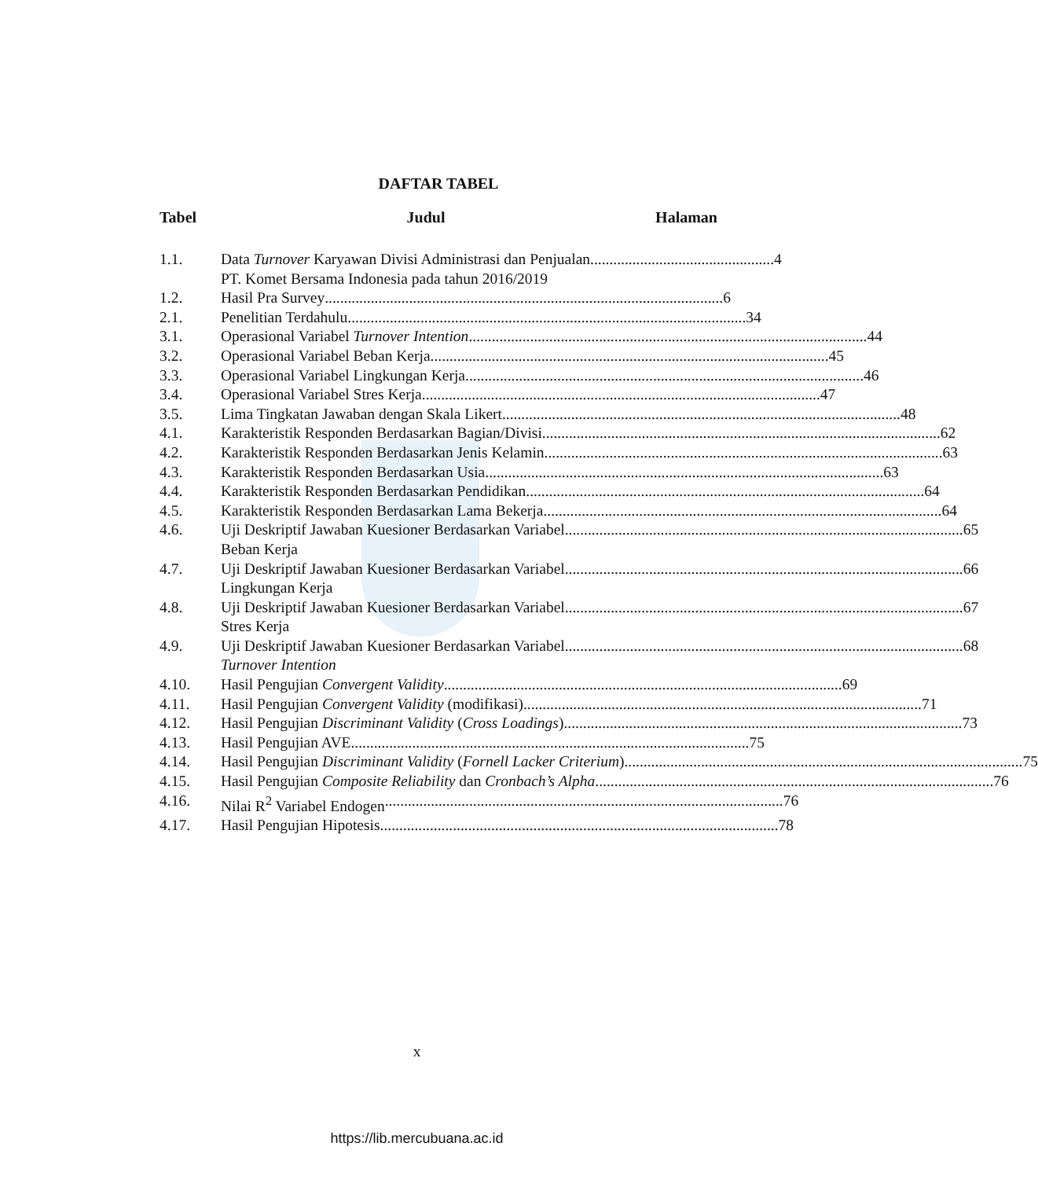DAFTAR TABEL
Tabel Judul Halaman
1.1. Data Turnover Karyawan Divisi Administrasi dan Penjualan ................................................ 4
PT. Komet Bersama Indonesia pada tahun 2016/2019
1.2. Hasil Pra Survey........................................................................................................ 6
2.1. Penelitian Terdahulu........................................................................................................ 34
3.1. Operasional Variabel Turnover Intention........................................................................................................ 44
3.2. Operasional Variabel Beban Kerja........................................................................................................ 45
3.3. Operasional Variabel Lingkungan Kerja........................................................................................................ 46
3.4. Operasional Variabel Stres Kerja ........................................................................................................ 47
3.5. Lima Tingkatan Jawaban dengan Skala Likert ........................................................................................................ 48
4.1. Karakteristik Responden Berdasarkan Bagian/Divisi ........................................................................................................ 62
4.2. Karakteristik Responden Berdasarkan Jenis Kelamin........................................................................................................ 63
4.3. Karakteristik Responden Berdasarkan Usia ........................................................................................................ 63
4.4. Karakteristik Responden Berdasarkan Pendidikan ........................................................................................................ 64
4.5. Karakteristik Responden Berdasarkan Lama Bekerja........................................................................................................ 64
4.6. Uji Deskriptif Jawaban Kuesioner Berdasarkan Variabel........................................................................................................ 65
Beban Kerja
4.7. Uji Deskriptif Jawaban Kuesioner Berdasarkan Variabel........................................................................................................ 66
Lingkungan Kerja
4.8. Uji Deskriptif Jawaban Kuesioner Berdasarkan Variabel........................................................................................................ 67
Stres Kerja
4.9. Uji Deskriptif Jawaban Kuesioner Berdasarkan Variabel........................................................................................................ 68
Turnover Intention
4.10. Hasil Pengujian Convergent Validity ........................................................................................................ 69
4.11. Hasil Pengujian Convergent Validity (modifikasi)........................................................................................................ 71
4.12. Hasil Pengujian Discriminant Validity (Cross Loadings) ........................................................................................................ 73
4.13. Hasil Pengujian AVE ........................................................................................................ 75
4.14. Hasil Pengujian Discriminant Validity (Fornell Lacker Criterium) ........................................................................................................ 75
4.15. Hasil Pengujian Composite Reliability dan Cronbach’s Alpha........................................................................................................ 76
4.16. Nilai R<sup>2</sup> Variabel Endogen ........................................................................................................ 76
4.17. Hasil Pengujian Hipotesis........................................................................................................ 78
x
https://lib.mercubuana.ac.id